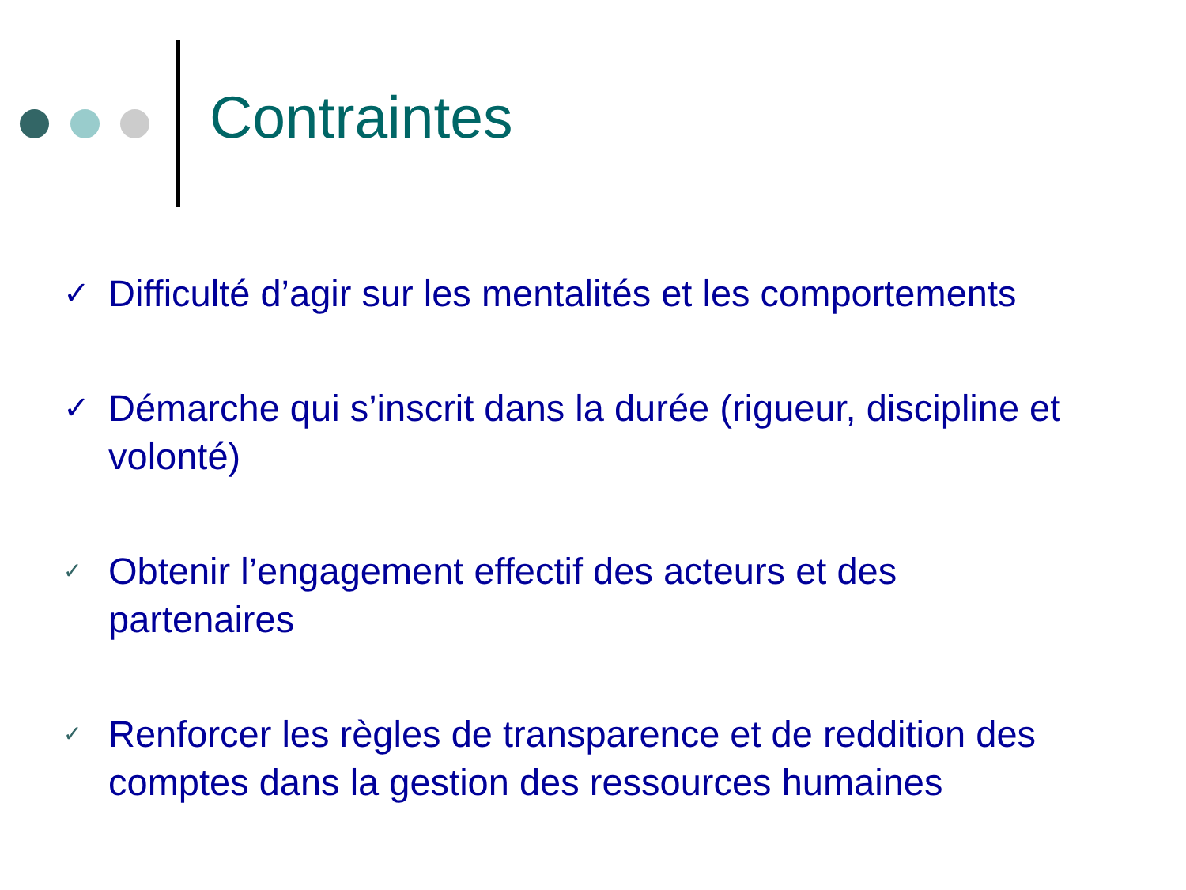Contraintes
✓ Difficulté d’agir sur les mentalités et les comportements
✓ Démarche qui s’inscrit dans la durée (rigueur, discipline et volonté)
✓ Obtenir l’engagement effectif des acteurs et des
partenaires
✓ Renforcer les règles de transparence et de reddition des comptes dans la gestion des ressources humaines